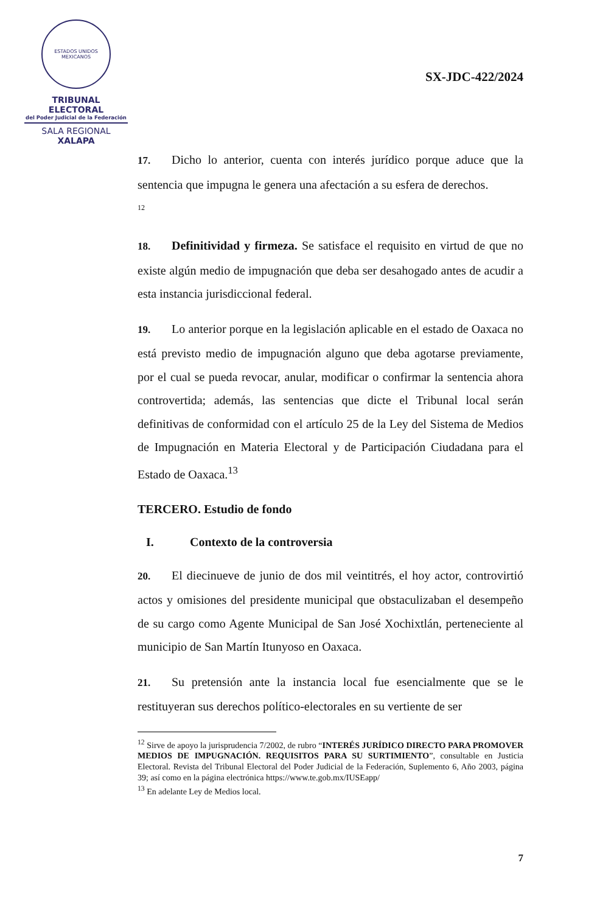ESTADOS UNIDOS MEXICANOS
TRIBUNAL ELECTORAL
del Poder Judicial de la Federación
SALA REGIONAL
XALAPA
SX-JDC-422/2024
17. Dicho lo anterior, cuenta con interés jurídico porque aduce que la sentencia que impugna le genera una afectación a su esfera de derechos.
<sup>12</sup>
18. Definitividad y firmeza. Se satisface el requisito en virtud de que no existe algún medio de impugnación que deba ser desahogado antes de acudir a esta instancia jurisdiccional federal.
19. Lo anterior porque en la legislación aplicable en el estado de Oaxaca no está previsto medio de impugnación alguno que deba agotarse previamente, por el cual se pueda revocar, anular, modificar o confirmar la sentencia ahora controvertida; además, las sentencias que dicte el Tribunal local serán definitivas de conformidad con el artículo 25 de la Ley del Sistema de Medios de Impugnación en Materia Electoral y de Participación Ciudadana para el Estado de Oaxaca.<sup>13</sup>
TERCERO. Estudio de fondo
I. Contexto de la controversia
20. El diecinueve de junio de dos mil veintitrés, el hoy actor, controvirtió actos y omisiones del presidente municipal que obstaculizaban el desempeño de su cargo como Agente Municipal de San José Xochixtlán, perteneciente al municipio de San Martín Itunyoso en Oaxaca.
21. Su pretensión ante la instancia local fue esencialmente que se le restituyeran sus derechos político-electorales en su vertiente de ser
<sup>12</sup> Sirve de apoyo la jurisprudencia 7/2002, de rubro “INTERÉS JURÍDICO DIRECTO PARA PROMOVER MEDIOS DE IMPUGNACIÓN. REQUISITOS PARA SU SURTIMIENTO”, consultable en Justicia Electoral. Revista del Tribunal Electoral del Poder Judicial de la Federación, Suplemento 6, Año 2003, página 39; así como en la página electrónica https://www.te.gob.mx/IUSEapp/
<sup>13</sup> En adelante Ley de Medios local.
7